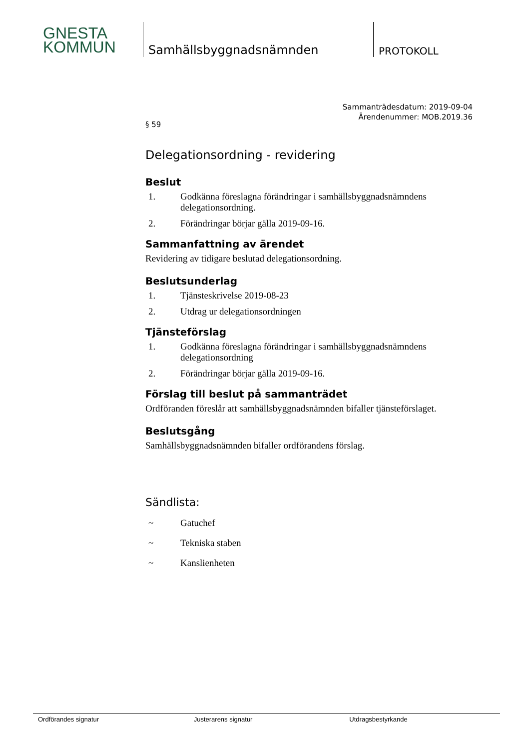GNESTA
KOMMUN
Samhällsbyggnadsnämnden
PROTOKOLL
Sammanträdesdatum: 2019-09-04
Ärendenummer: MOB.2019.36
§ 59
Delegationsordning - revidering
Beslut
1. Godkänna föreslagna förändringar i samhällsbyggnadsnämndens delegationsordning.
2. Förändringar börjar gälla 2019-09-16.
Sammanfattning av ärendet
Revidering av tidigare beslutad delegationsordning.
Beslutsunderlag
1. Tjänsteskrivelse 2019-08-23
2. Utdrag ur delegationsordningen
Tjänsteförslag
1. Godkänna föreslagna förändringar i samhällsbyggnadsnämndens delegationsordning
2. Förändringar börjar gälla 2019-09-16.
Förslag till beslut på sammanträdet
Ordföranden föreslår att samhällsbyggnadsnämnden bifaller tjänsteförslaget.
Beslutsgång
Samhällsbyggnadsnämnden bifaller ordförandens förslag.
Sändlista:
~ Gatuchef
~ Tekniska staben
~ Kanslienheten
Ordförandes signatur Justerarens signatur Utdragsbestyrkande